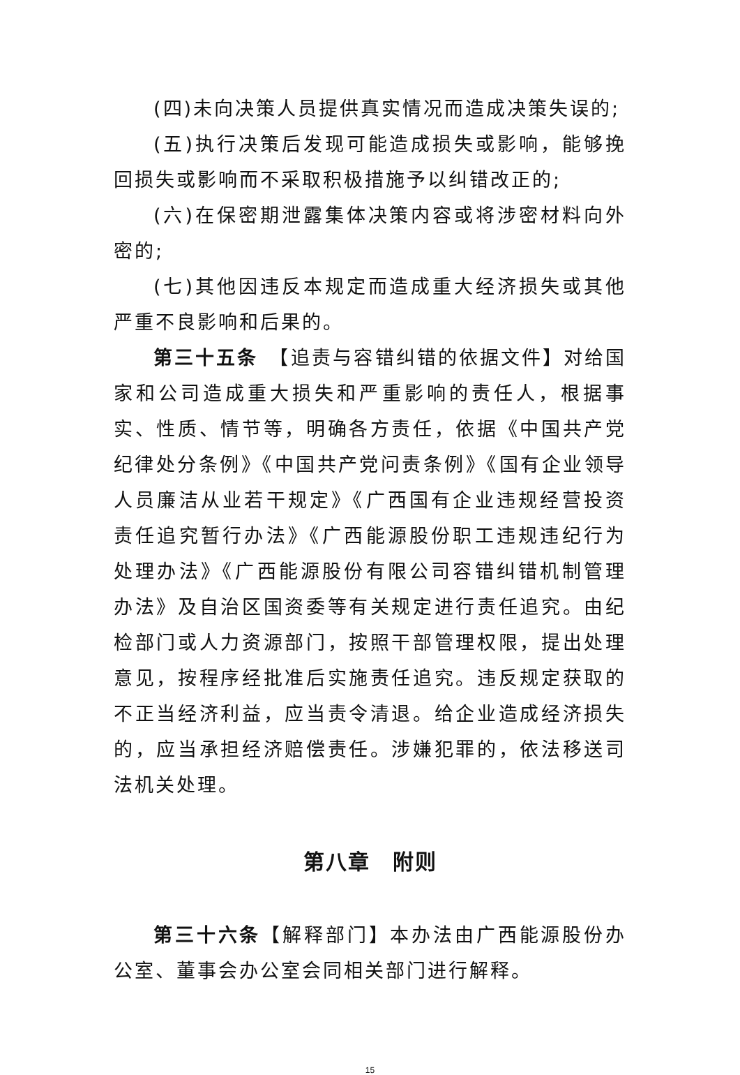(四)未向决策人员提供真实情况而造成决策失误的;
(五)执行决策后发现可能造成损失或影响，能够挽回损失或影响而不采取积极措施予以纠错改正的;
(六)在保密期泄露集体决策内容或将涉密材料向外密的;
(七)其他因违反本规定而造成重大经济损失或其他严重不良影响和后果的。
第三十五条　【追责与容错纠错的依据文件】对给国家和公司造成重大损失和严重影响的责任人，根据事实、性质、情节等，明确各方责任，依据《中国共产党纪律处分条例》《中国共产党问责条例》《国有企业领导人员廉洁从业若干规定》《广西国有企业违规经营投资责任追究暂行办法》《广西能源股份职工违规违纪行为处理办法》《广西能源股份有限公司容错纠错机制管理办法》及自治区国资委等有关规定进行责任追究。由纪检部门或人力资源部门，按照干部管理权限，提出处理意见，按程序经批准后实施责任追究。违反规定获取的不正当经济利益，应当责令清退。给企业造成经济损失的，应当承担经济赔偿责任。涉嫌犯罪的，依法移送司法机关处理。
第八章　附则
第三十六条【解释部门】本办法由广西能源股份办公室、董事会办公室会同相关部门进行解释。
15